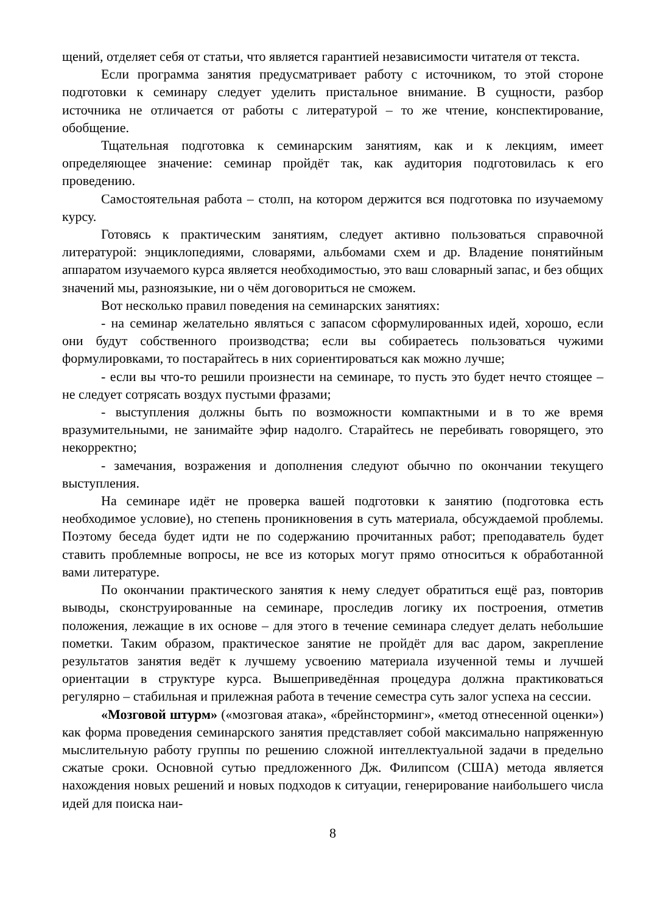щений, отделяет себя от статьи, что является гарантией независимости читателя от текста.
Если программа занятия предусматривает работу с источником, то этой стороне подготовки к семинару следует уделить пристальное внимание. В сущности, разбор источника не отличается от работы с литературой – то же чтение, конспектирование, обобщение.
Тщательная подготовка к семинарским занятиям, как и к лекциям, имеет определяющее значение: семинар пройдёт так, как аудитория подготовилась к его проведению.
Самостоятельная работа – столп, на котором держится вся подготовка по изучаемому курсу.
Готовясь к практическим занятиям, следует активно пользоваться справочной литературой: энциклопедиями, словарями, альбомами схем и др. Владение понятийным аппаратом изучаемого курса является необходимостью, это ваш словарный запас, и без общих значений мы, разноязыкие, ни о чём договориться не сможем.
Вот несколько правил поведения на семинарских занятиях:
- на семинар желательно являться с запасом сформулированных идей, хорошо, если они будут собственного производства; если вы собираетесь пользоваться чужими формулировками, то постарайтесь в них сориентироваться как можно лучше;
- если вы что-то решили произнести на семинаре, то пусть это будет нечто стоящее – не следует сотрясать воздух пустыми фразами;
- выступления должны быть по возможности компактными и в то же время вразумительными, не занимайте эфир надолго. Старайтесь не перебивать говорящего, это некорректно;
- замечания, возражения и дополнения следуют обычно по окончании текущего выступления.
На семинаре идёт не проверка вашей подготовки к занятию (подготовка есть необходимое условие), но степень проникновения в суть материала, обсуждаемой проблемы. Поэтому беседа будет идти не по содержанию прочитанных работ; преподаватель будет ставить проблемные вопросы, не все из которых могут прямо относиться к обработанной вами литературе.
По окончании практического занятия к нему следует обратиться ещё раз, повторив выводы, сконструированные на семинаре, проследив логику их построения, отметив положения, лежащие в их основе – для этого в течение семинара следует делать небольшие пометки. Таким образом, практическое занятие не пройдёт для вас даром, закрепление результатов занятия ведёт к лучшему усвоению материала изученной темы и лучшей ориентации в структуре курса. Вышеприведённая процедура должна практиковаться регулярно – стабильная и прилежная работа в течение семестра суть залог успеха на сессии.
«Мозговой штурм» («мозговая атака», «брейнсторминг», «метод отнесенной оценки») как форма проведения семинарского занятия представляет собой максимально напряженную мыслительную работу группы по решению сложной интеллектуальной задачи в предельно сжатые сроки. Основной сутью предложенного Дж. Филипсом (США) метода является нахождения новых решений и новых подходов к ситуации, генерирование наибольшего числа идей для поиска наи-
8